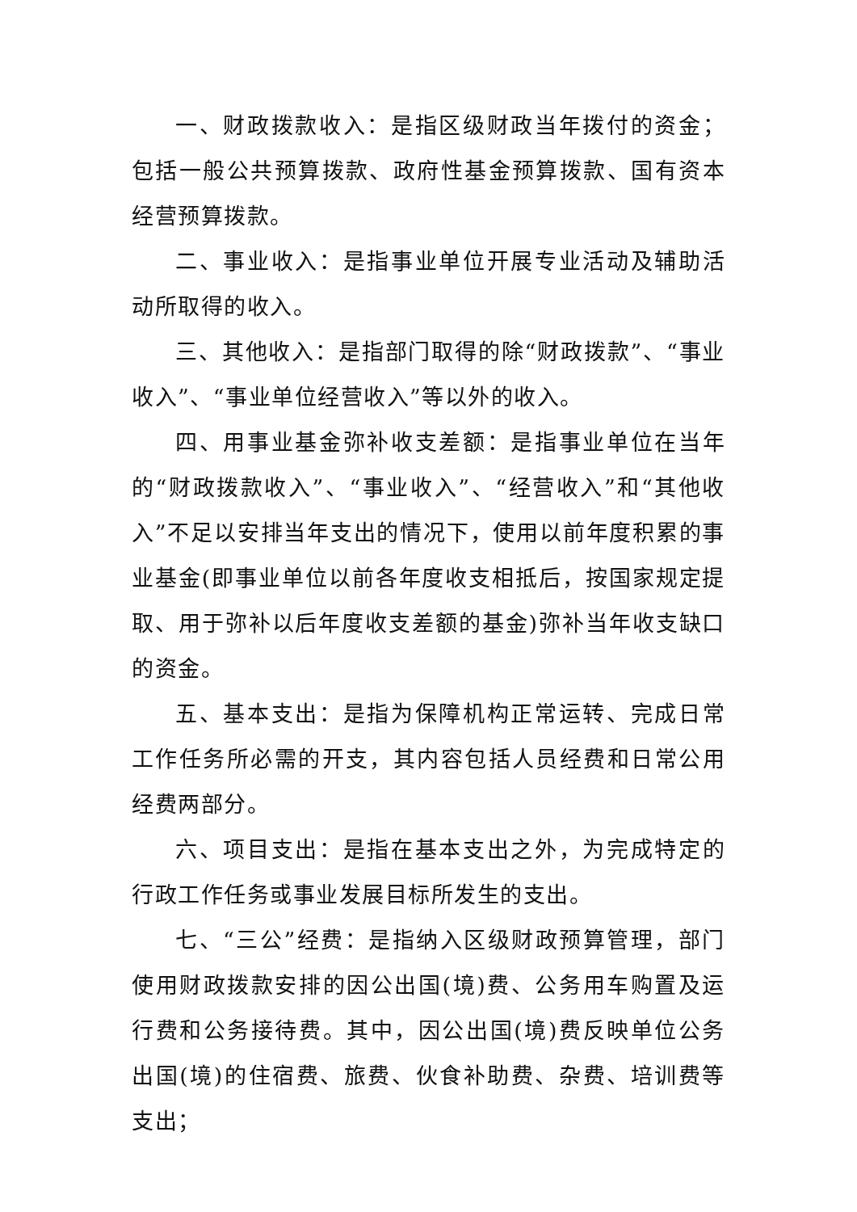一、财政拨款收入：是指区级财政当年拨付的资金；包括一般公共预算拨款、政府性基金预算拨款、国有资本经营预算拨款。
二、事业收入：是指事业单位开展专业活动及辅助活动所取得的收入。
三、其他收入：是指部门取得的除“财政拨款”、“事业收入”、“事业单位经营收入”等以外的收入。
四、用事业基金弥补收支差额：是指事业单位在当年的“财政拨款收入”、“事业收入”、“经营收入”和“其他收入”不足以安排当年支出的情况下，使用以前年度积累的事业基金(即事业单位以前各年度收支相抵后，按国家规定提取、用于弥补以后年度收支差额的基金)弥补当年收支缺口的资金。
五、基本支出：是指为保障机构正常运转、完成日常工作任务所必需的开支，其内容包括人员经费和日常公用经费两部分。
六、项目支出：是指在基本支出之外，为完成特定的行政工作任务或事业发展目标所发生的支出。
七、“三公”经费：是指纳入区级财政预算管理，部门使用财政拨款安排的因公出国(境)费、公务用车购置及运行费和公务接待费。其中，因公出国(境)费反映单位公务出国(境)的住宿费、旅费、伙食补助费、杂费、培训费等支出；